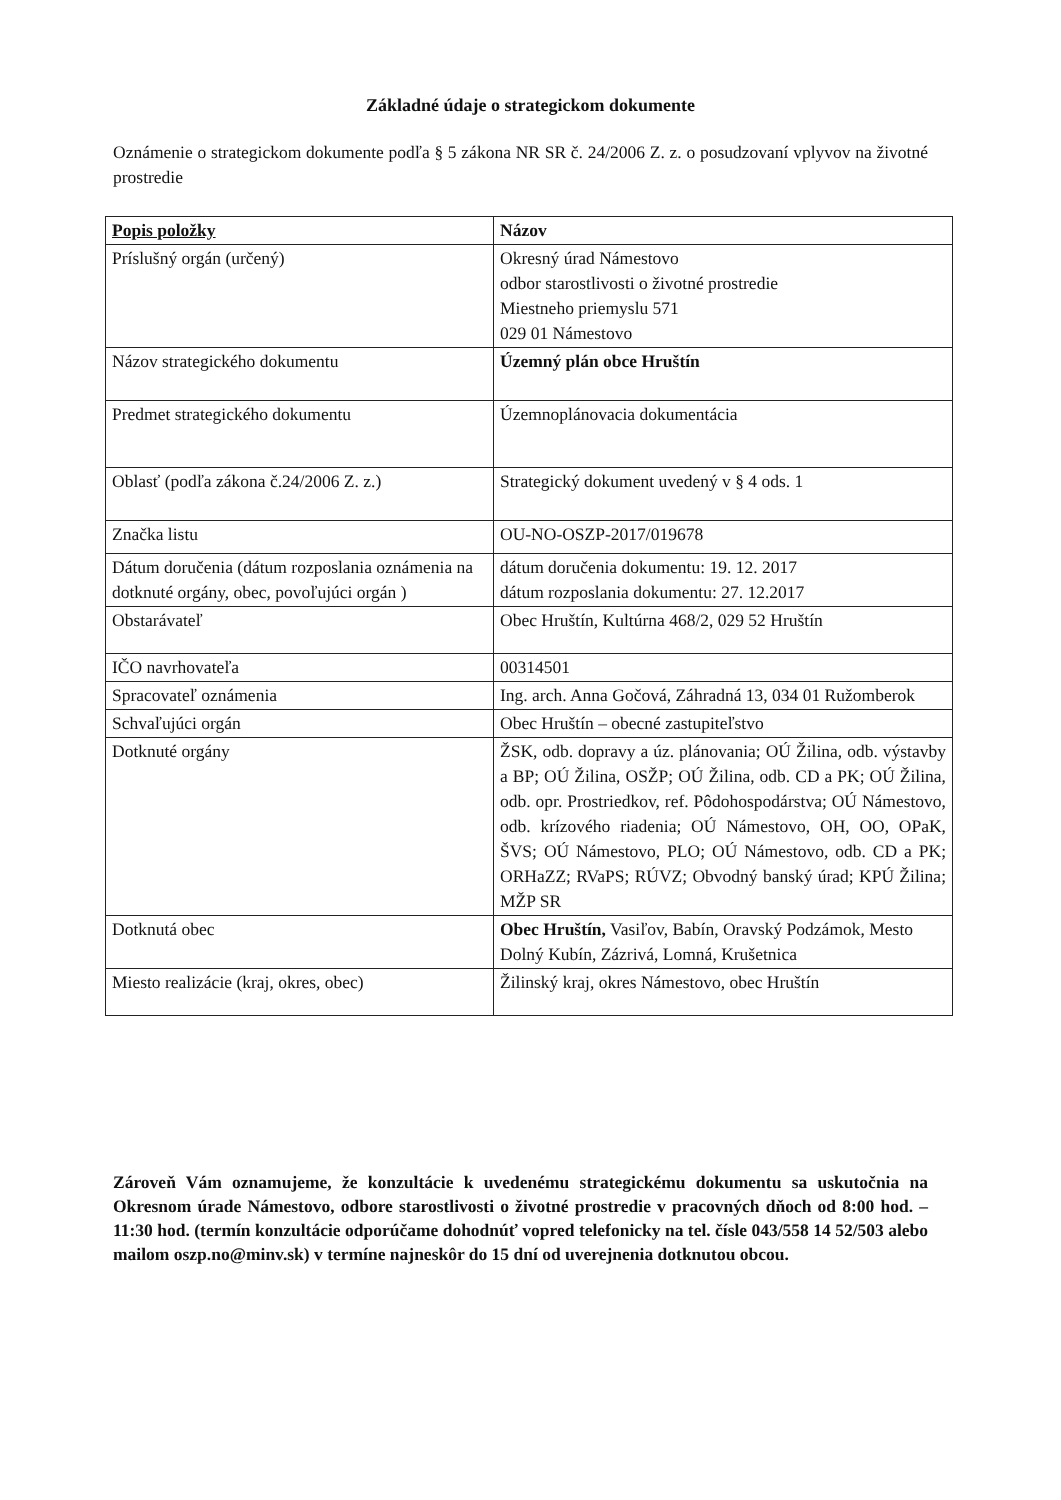Základné údaje o strategickom dokumente
Oznámenie o strategickom dokumente podľa § 5 zákona NR SR č. 24/2006 Z. z. o posudzovaní vplyvov na životné prostredie
| Popis položky | Názov |
| --- | --- |
| Príslušný orgán (určený) | Okresný úrad Námestovo odbor starostlivosti o životné prostredie Miestneho priemyslu 571 029 01 Námestovo |
| Názov strategického dokumentu | Územný plán obce Hruštín |
| Predmet strategického dokumentu | Územnoplánovacia dokumentácia |
| Oblasť (podľa zákona č.24/2006 Z. z.) | Strategický dokument uvedený v § 4 ods. 1 |
| Značka listu | OU-NO-OSZP-2017/019678 |
| Dátum doručenia (dátum rozposlania oznámenia na dotknuté orgány, obec, povoľujúci orgán ) | dátum doručenia dokumentu: 19. 12. 2017 dátum rozposlania dokumentu: 27. 12.2017 |
| Obstarávateľ | Obec Hruštín, Kultúrna 468/2, 029 52 Hruštín |
| IČO navrhovateľa | 00314501 |
| Spracovateľ oznámenia | Ing. arch. Anna Gočová, Záhradná 13, 034 01 Ružomberok |
| Schvaľujúci orgán | Obec Hruštín – obecné zastupiteľstvo |
| Dotknuté orgány | ŽSK, odb. dopravy a úz. plánovania; OÚ Žilina, odb. výstavby a BP; OÚ Žilina, OSŽP; OÚ Žilina, odb. CD a PK; OÚ Žilina, odb. opr. Prostriedkov, ref. Pôdohospodárstva; OÚ Námestovo, odb. krízového riadenia; OÚ Námestovo, OH, OO, OPaK, ŠVS; OÚ Námestovo, PLO; OÚ Námestovo, odb. CD a PK; ORHaZZ; RVaPS; RÚVZ; Obvodný banský úrad; KPÚ Žilina; MŽP SR |
| Dotknutá obec | Obec Hruštín, Vasiľov, Babín, Oravský Podzámok, Mesto Dolný Kubín, Zázrivá, Lomná, Krušetnica |
| Miesto realizácie (kraj, okres, obec) | Žilinský kraj, okres Námestovo, obec Hruštín |
Zároveň Vám oznamujeme, že konzultácie k uvedenému strategickému dokumentu sa uskutočnia na Okresnom úrade Námestovo, odbore starostlivosti o životné prostredie v pracovných dňoch od 8:00 hod. – 11:30 hod. (termín konzultácie odporúčame dohodnúť vopred telefonicky na tel. čísle 043/558 14 52/503 alebo mailom oszp.no@minv.sk) v termíne najneskôr do 15 dní od uverejnenia dotknutou obcou.